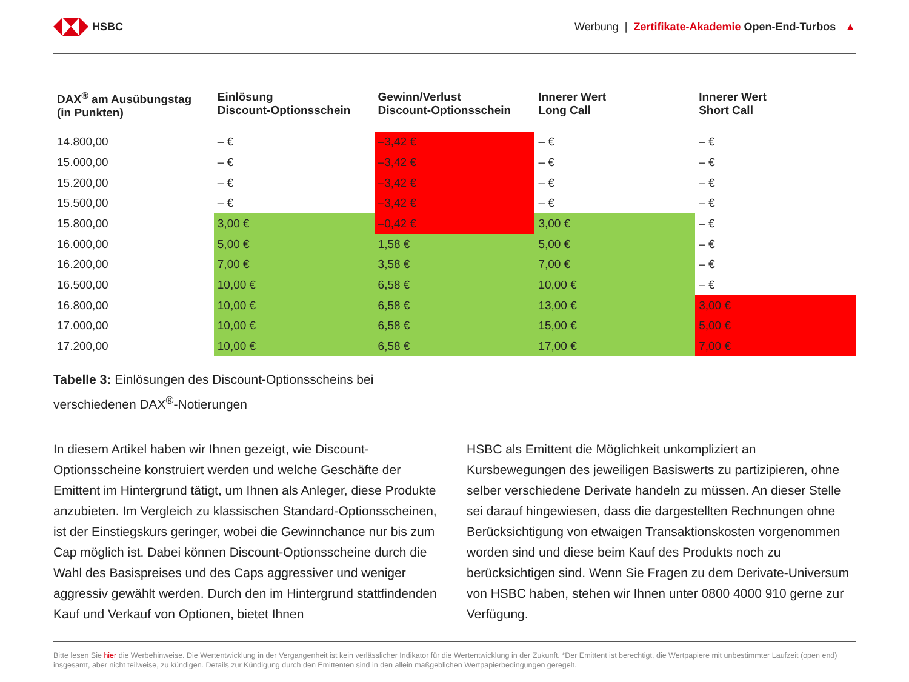HSBC
Werbung | Zertifikate-Akademie Open-End-Turbos ▲
| DAX<sup>®</sup> am Ausübungstag (in Punkten) | Einlösung Discount-Optionsschein | Gewinn/Verlust Discount-Optionsschein | Innerer Wert Long Call | Innerer Wert Short Call |
| --- | --- | --- | --- | --- |
| 14.800,00 | – € | –3,42 € | – € | – € |
| 15.000,00 | – € | –3,42 € | – € | – € |
| 15.200,00 | – € | –3,42 € | – € | – € |
| 15.500,00 | – € | –3,42 € | – € | – € |
| 15.800,00 | 3,00 € | –0,42 € | 3,00 € | – € |
| 16.000,00 | 5,00 € | 1,58 € | 5,00 € | – € |
| 16.200,00 | 7,00 € | 3,58 € | 7,00 € | – € |
| 16.500,00 | 10,00 € | 6,58 € | 10,00 € | – € |
| 16.800,00 | 10,00 € | 6,58 € | 13,00 € | 3,00 € |
| 17.000,00 | 10,00 € | 6,58 € | 15,00 € | 5,00 € |
| 17.200,00 | 10,00 € | 6,58 € | 17,00 € | 7,00 € |
Tabelle 3: Einlösungen des Discount-Optionsscheins bei verschiedenen DAX<sup>®</sup>-Notierungen
In diesem Artikel haben wir Ihnen gezeigt, wie Discount-Optionsscheine konstruiert werden und welche Geschäfte der Emittent im Hintergrund tätigt, um Ihnen als Anleger, diese Produkte anzubieten. Im Vergleich zu klassischen Standard-Optionsscheinen, ist der Einstiegskurs geringer, wobei die Gewinnchance nur bis zum Cap möglich ist. Dabei können Discount-Optionsscheine durch die Wahl des Basispreises und des Caps aggressiver und weniger aggressiv gewählt werden. Durch den im Hintergrund stattfindenden Kauf und Verkauf von Optionen, bietet Ihnen
HSBC als Emittent die Möglichkeit unkompliziert an Kursbewegungen des jeweiligen Basiswerts zu partizipieren, ohne selber verschiedene Derivate handeln zu müssen. An dieser Stelle sei darauf hingewiesen, dass die dargestellten Rechnungen ohne Berücksichtigung von etwaigen Transaktionskosten vorgenommen worden sind und diese beim Kauf des Produkts noch zu berücksichtigen sind. Wenn Sie Fragen zu dem Derivate-Universum von HSBC haben, stehen wir Ihnen unter 0800 4000 910 gerne zur Verfügung.
Bitte lesen Sie hier die Werbehinweise. Die Wertentwicklung in der Vergangenheit ist kein verlässlicher Indikator für die Wertentwicklung in der Zukunft. *Der Emittent ist berechtigt, die Wertpapiere mit unbestimmter Laufzeit (open end) insgesamt, aber nicht teilweise, zu kündigen. Details zur Kündigung durch den Emittenten sind in den allein maßgeblichen Wertpapierbedingungen geregelt.